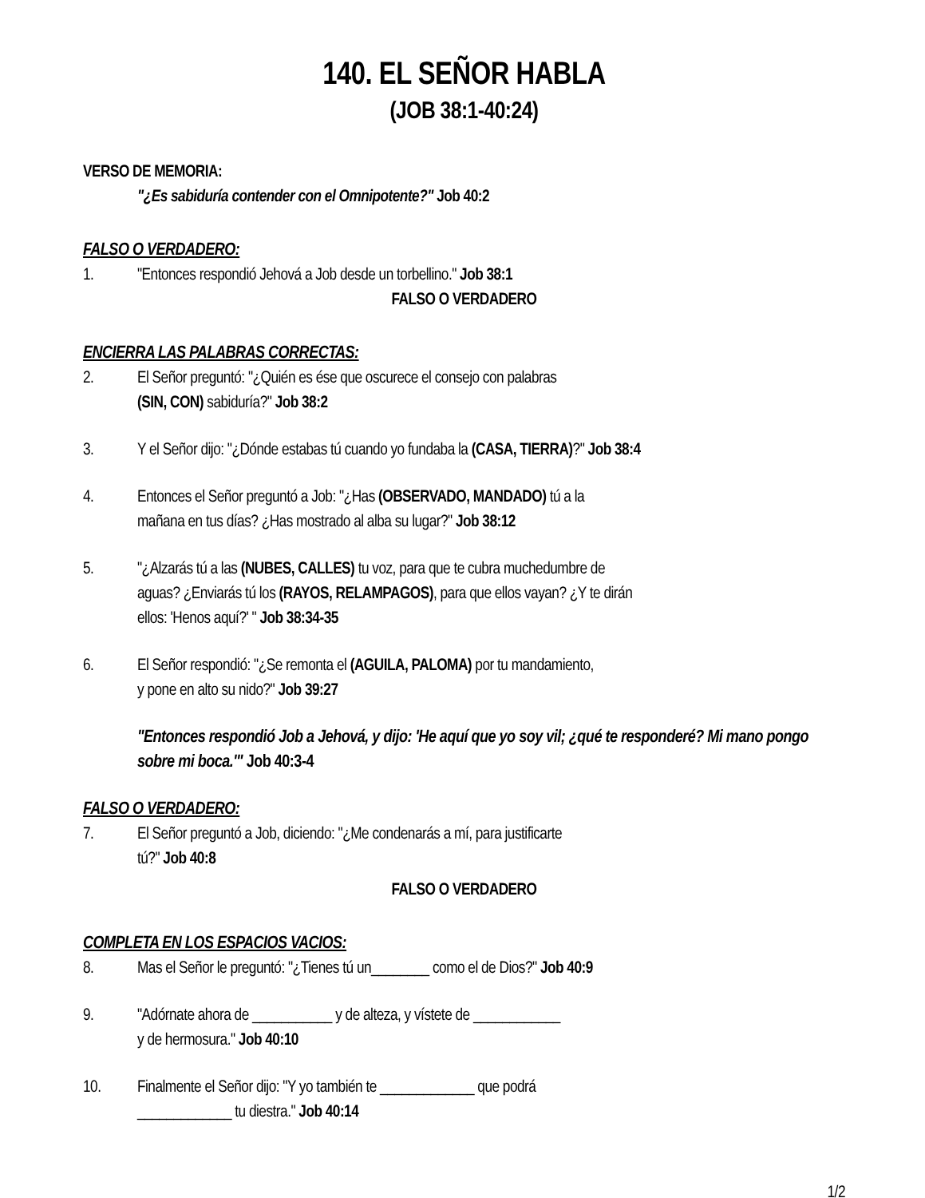140. EL SEÑOR HABLA
(JOB 38:1-40:24)
VERSO DE MEMORIA:
"¿Es sabiduría contender con el Omnipotente?" Job 40:2
FALSO O VERDADERO:
1. "Entonces respondió Jehová a Job desde un torbellino." Job 38:1
FALSO O VERDADERO
ENCIERRA LAS PALABRAS CORRECTAS:
2. El Señor preguntó: "¿Quién es ése que oscurece el consejo con palabras
(SIN, CON) sabiduría?" Job 38:2
3. Y el Señor dijo: "¿Dónde estabas tú cuando yo fundaba la (CASA, TIERRA)?" Job 38:4
4. Entonces el Señor preguntó a Job: "¿Has (OBSERVADO, MANDADO) tú a la
mañana en tus días? ¿Has mostrado al alba su lugar?" Job 38:12
5. "¿Alzarás tú a las (NUBES, CALLES) tu voz, para que te cubra muchedumbre de
aguas? ¿Enviarás tú los (RAYOS, RELAMPAGOS), para que ellos vayan? ¿Y te dirán
ellos: 'Henos aquí?' " Job 38:34-35
6. El Señor respondió: "¿Se remonta el (AGUILA, PALOMA) por tu mandamiento,
y pone en alto su nido?" Job 39:27
"Entonces respondió Job a Jehová, y dijo: 'He aquí que yo soy vil; ¿qué te responderé? Mi mano pongo sobre mi boca.'" Job 40:3-4
FALSO O VERDADERO:
7. El Señor preguntó a Job, diciendo: "¿Me condenarás a mí, para justificarte
tú?" Job 40:8
FALSO O VERDADERO
COMPLETA EN LOS ESPACIOS VACIOS:
8. Mas el Señor le preguntó: "¿Tienes tú un________ como el de Dios?" Job 40:9
9. "Adórnate ahora de ___________ y de alteza, y vístete de ____________
y de hermosura." Job 40:10
10. Finalmente el Señor dijo: "Y yo también te _____________ que podrá
_____________ tu diestra." Job 40:14
1/2